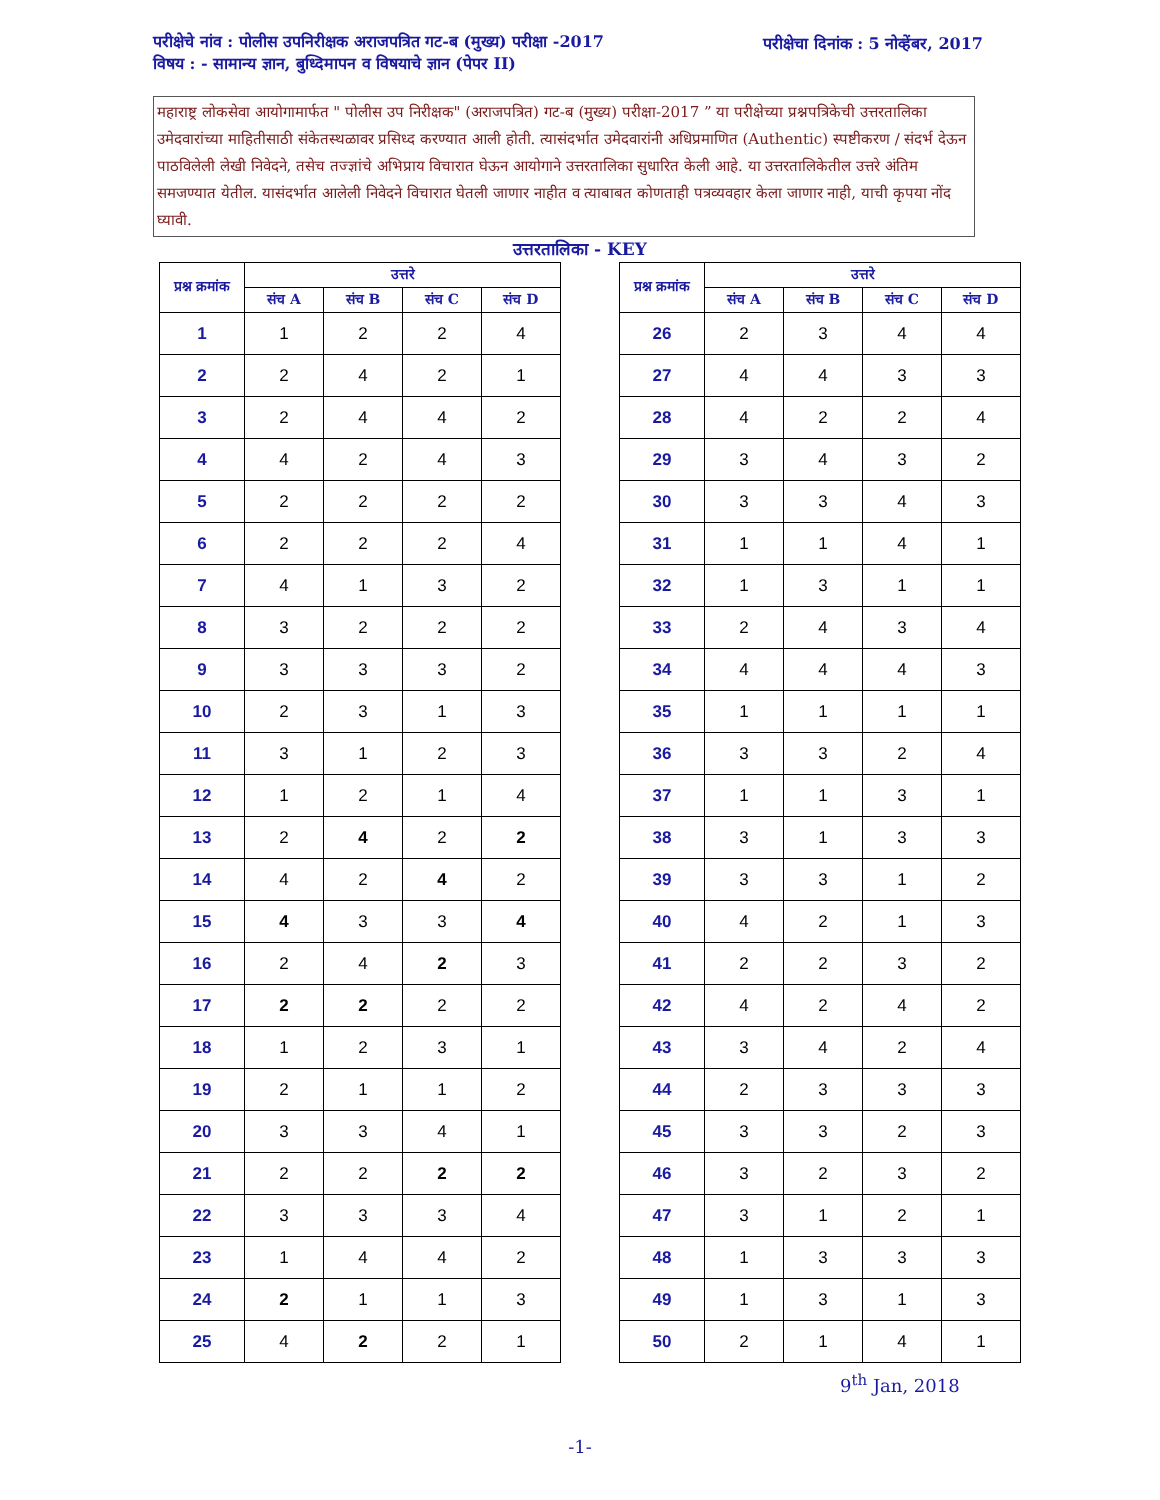परीक्षेचे नांव : पोलीस उपनिरीक्षक अराजपत्रित गट-ब (मुख्य) परीक्षा -2017 परीक्षेचा दिनांक : 5 नोव्हेंबर, 2017
विषय : - सामान्य ज्ञान, बुध्दिमापन व विषयाचे ज्ञान (पेपर II)
महाराष्ट्र लोकसेवा आयोगामार्फत " पोलीस उप निरीक्षक" (अराजपत्रित) गट-ब (मुख्य) परीक्षा-2017 ” या परीक्षेच्या प्रश्नपत्रिकेची उत्तरतालिका उमेदवारांच्या माहितीसाठी संकेतस्थळावर प्रसिध्द करण्यात आली होती. त्यासंदर्भात उमेदवारांनी अधिप्रमाणित (Authentic) स्पष्टीकरण / संदर्भ देऊन पाठविलेली लेखी निवेदने, तसेच तज्ज्ञांचे अभिप्राय विचारात घेऊन आयोगाने उत्तरतालिका सुधारित केली आहे. या उत्तरतालिकेतील उत्तरे अंतिम समजण्यात येतील. यासंदर्भात आलेली निवेदने विचारात घेतली जाणार नाहीत व त्याबाबत कोणताही पत्रव्यवहार केला जाणार नाही, याची कृपया नोंद घ्यावी.
उत्तरतालिका - KEY
| प्रश्न क्रमांक | उत्तरे | | | |
| --- | --- | --- | --- | --- |
| | संच A | संच B | संच C | संच D |
| 1 | 1 | 2 | 2 | 4 |
| 2 | 2 | 4 | 2 | 1 |
| 3 | 2 | 4 | 4 | 2 |
| 4 | 4 | 2 | 4 | 3 |
| 5 | 2 | 2 | 2 | 2 |
| 6 | 2 | 2 | 2 | 4 |
| 7 | 4 | 1 | 3 | 2 |
| 8 | 3 | 2 | 2 | 2 |
| 9 | 3 | 3 | 3 | 2 |
| 10 | 2 | 3 | 1 | 3 |
| 11 | 3 | 1 | 2 | 3 |
| 12 | 1 | 2 | 1 | 4 |
| 13 | 2 | 4 | 2 | 2 |
| 14 | 4 | 2 | 4 | 2 |
| 15 | 4 | 3 | 3 | 4 |
| 16 | 2 | 4 | 2 | 3 |
| 17 | 2 | 2 | 2 | 2 |
| 18 | 1 | 2 | 3 | 1 |
| 19 | 2 | 1 | 1 | 2 |
| 20 | 3 | 3 | 4 | 1 |
| 21 | 2 | 2 | 2 | 2 |
| 22 | 3 | 3 | 3 | 4 |
| 23 | 1 | 4 | 4 | 2 |
| 24 | 2 | 1 | 1 | 3 |
| 25 | 4 | 2 | 2 | 1 |
| प्रश्न क्रमांक | उत्तरे | | | |
| --- | --- | --- | --- | --- |
| | संच A | संच B | संच C | संच D |
| 26 | 2 | 3 | 4 | 4 |
| 27 | 4 | 4 | 3 | 3 |
| 28 | 4 | 2 | 2 | 4 |
| 29 | 3 | 4 | 3 | 2 |
| 30 | 3 | 3 | 4 | 3 |
| 31 | 1 | 1 | 4 | 1 |
| 32 | 1 | 3 | 1 | 1 |
| 33 | 2 | 4 | 3 | 4 |
| 34 | 4 | 4 | 4 | 3 |
| 35 | 1 | 1 | 1 | 1 |
| 36 | 3 | 3 | 2 | 4 |
| 37 | 1 | 1 | 3 | 1 |
| 38 | 3 | 1 | 3 | 3 |
| 39 | 3 | 3 | 1 | 2 |
| 40 | 4 | 2 | 1 | 3 |
| 41 | 2 | 2 | 3 | 2 |
| 42 | 4 | 2 | 4 | 2 |
| 43 | 3 | 4 | 2 | 4 |
| 44 | 2 | 3 | 3 | 3 |
| 45 | 3 | 3 | 2 | 3 |
| 46 | 3 | 2 | 3 | 2 |
| 47 | 3 | 1 | 2 | 1 |
| 48 | 1 | 3 | 3 | 3 |
| 49 | 1 | 3 | 1 | 3 |
| 50 | 2 | 1 | 4 | 1 |
9<sup>th</sup> Jan, 2018
-1-